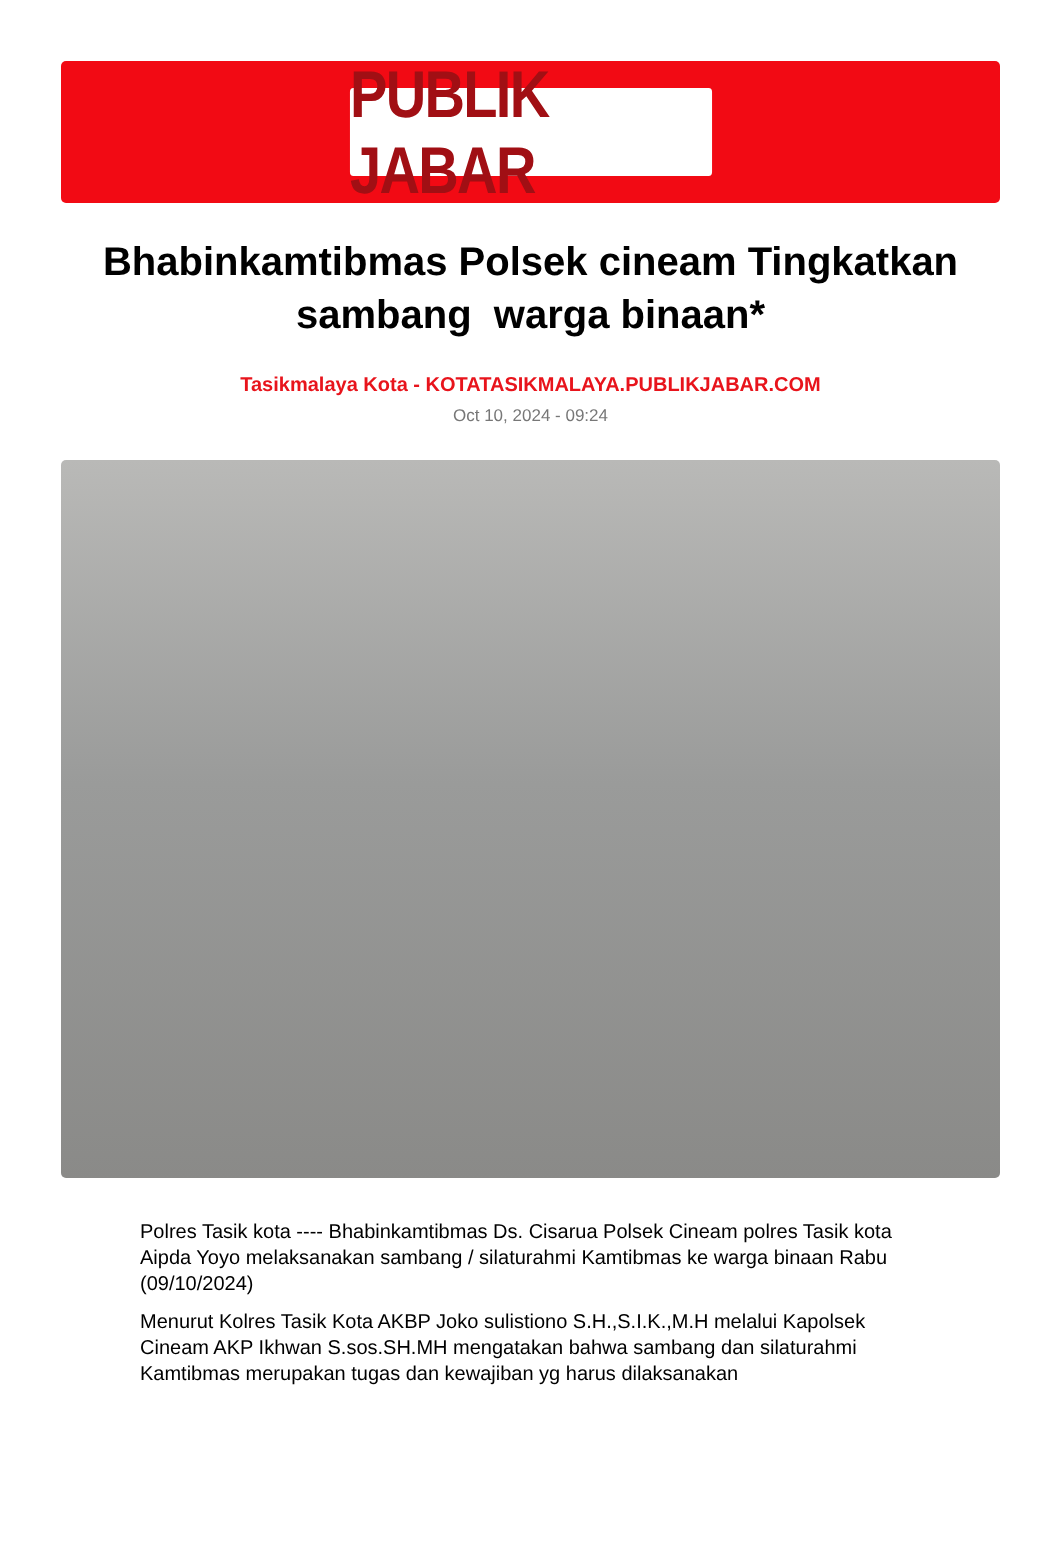PUBLIK JABAR
Bhabinkamtibmas Polsek cineam Tingkatkan sambang warga binaan*
Tasikmalaya Kota - KOTATASIKMALAYA.PUBLIKJABAR.COM
Oct 10, 2024 - 09:24
Polres Tasik kota ---- Bhabinkamtibmas Ds. Cisarua Polsek Cineam polres Tasik kota Aipda Yoyo melaksanakan sambang / silaturahmi Kamtibmas ke warga binaan Rabu (09/10/2024)
Menurut Kolres Tasik Kota AKBP Joko sulistiono S.H.,S.I.K.,M.H melalui Kapolsek Cineam AKP Ikhwan S.sos.SH.MH mengatakan bahwa sambang dan silaturahmi Kamtibmas merupakan tugas dan kewajiban yg harus dilaksanakan